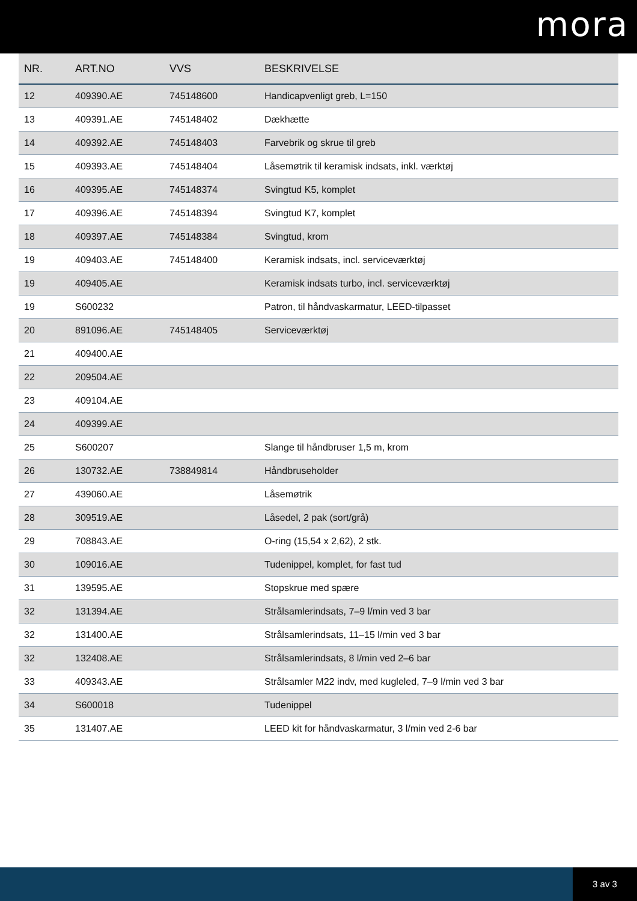mora
| NR. | ART.NO | VVS | BESKRIVELSE |
| --- | --- | --- | --- |
| 12 | 409390.AE | 745148600 | Handicapvenligt greb, L=150 |
| 13 | 409391.AE | 745148402 | Dækhætte |
| 14 | 409392.AE | 745148403 | Farvebrik og skrue til greb |
| 15 | 409393.AE | 745148404 | Låsemøtrik til keramisk indsats, inkl. værktøj |
| 16 | 409395.AE | 745148374 | Svingtud K5, komplet |
| 17 | 409396.AE | 745148394 | Svingtud K7, komplet |
| 18 | 409397.AE | 745148384 | Svingtud, krom |
| 19 | 409403.AE | 745148400 | Keramisk indsats, incl. serviceværktøj |
| 19 | 409405.AE | | Keramisk indsats turbo, incl. serviceværktøj |
| 19 | S600232 | | Patron, til håndvaskarmatur, LEED-tilpasset |
| 20 | 891096.AE | 745148405 | Serviceværktøj |
| 21 | 409400.AE | | |
| 22 | 209504.AE | | |
| 23 | 409104.AE | | |
| 24 | 409399.AE | | |
| 25 | S600207 | | Slange til håndbruser 1,5 m, krom |
| 26 | 130732.AE | 738849814 | Håndbruseholder |
| 27 | 439060.AE | | Låsemøtrik |
| 28 | 309519.AE | | Låsedel, 2 pak (sort/grå) |
| 29 | 708843.AE | | O-ring (15,54 x 2,62), 2 stk. |
| 30 | 109016.AE | | Tudenippel, komplet, for fast tud |
| 31 | 139595.AE | | Stopskrue med spære |
| 32 | 131394.AE | | Strålsamlerindsats, 7–9 l/min ved 3 bar |
| 32 | 131400.AE | | Strålsamlerindsats, 11–15 l/min ved 3 bar |
| 32 | 132408.AE | | Strålsamlerindsats, 8 l/min ved 2–6 bar |
| 33 | 409343.AE | | Strålsamler M22 indv, med kugleled, 7–9 l/min ved 3 bar |
| 34 | S600018 | | Tudenippel |
| 35 | 131407.AE | | LEED kit for håndvaskarmatur, 3 l/min ved 2-6 bar |
3 av 3